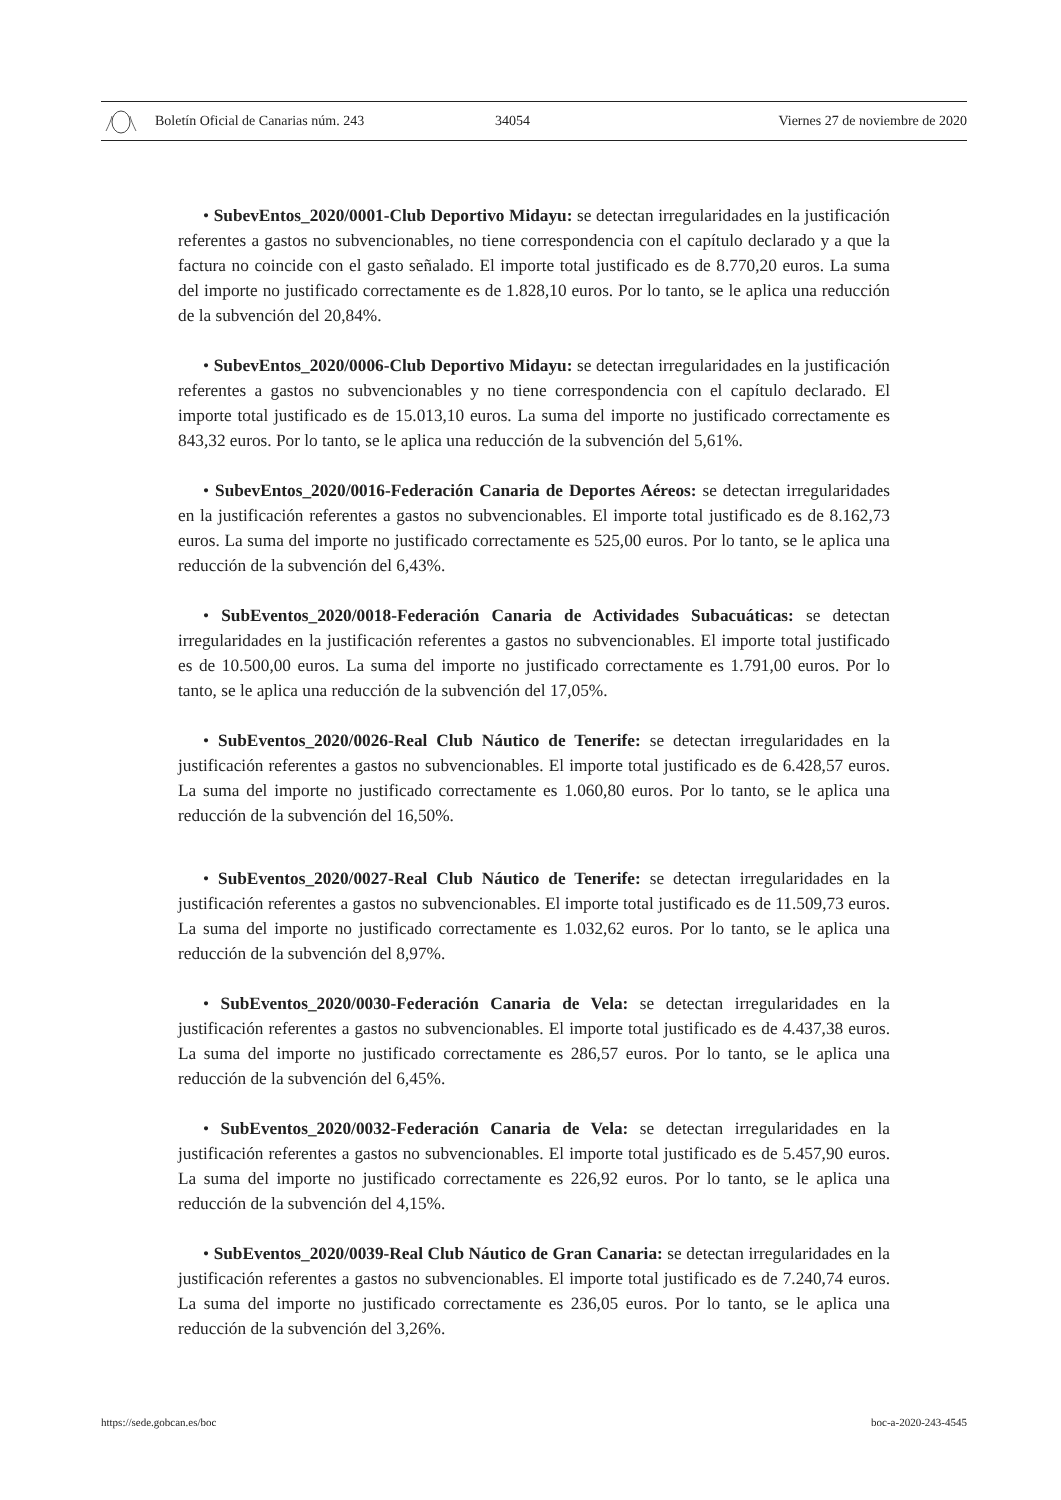Boletín Oficial de Canarias núm. 243 34054 Viernes 27 de noviembre de 2020
• SubevEntos_2020/0001-Club Deportivo Midayu: se detectan irregularidades en la justificación referentes a gastos no subvencionables, no tiene correspondencia con el capítulo declarado y a que la factura no coincide con el gasto señalado. El importe total justificado es de 8.770,20 euros. La suma del importe no justificado correctamente es de 1.828,10 euros. Por lo tanto, se le aplica una reducción de la subvención del 20,84%.
• SubevEntos_2020/0006-Club Deportivo Midayu: se detectan irregularidades en la justificación referentes a gastos no subvencionables y no tiene correspondencia con el capítulo declarado. El importe total justificado es de 15.013,10 euros. La suma del importe no justificado correctamente es 843,32 euros. Por lo tanto, se le aplica una reducción de la subvención del 5,61%.
• SubevEntos_2020/0016-Federación Canaria de Deportes Aéreos: se detectan irregularidades en la justificación referentes a gastos no subvencionables. El importe total justificado es de 8.162,73 euros. La suma del importe no justificado correctamente es 525,00 euros. Por lo tanto, se le aplica una reducción de la subvención del 6,43%.
• SubEventos_2020/0018-Federación Canaria de Actividades Subacuáticas: se detectan irregularidades en la justificación referentes a gastos no subvencionables. El importe total justificado es de 10.500,00 euros. La suma del importe no justificado correctamente es 1.791,00 euros. Por lo tanto, se le aplica una reducción de la subvención del 17,05%.
• SubEventos_2020/0026-Real Club Náutico de Tenerife: se detectan irregularidades en la justificación referentes a gastos no subvencionables. El importe total justificado es de 6.428,57 euros. La suma del importe no justificado correctamente es 1.060,80 euros. Por lo tanto, se le aplica una reducción de la subvención del 16,50%.
• SubEventos_2020/0027-Real Club Náutico de Tenerife: se detectan irregularidades en la justificación referentes a gastos no subvencionables. El importe total justificado es de 11.509,73 euros. La suma del importe no justificado correctamente es 1.032,62 euros. Por lo tanto, se le aplica una reducción de la subvención del 8,97%.
• SubEventos_2020/0030-Federación Canaria de Vela: se detectan irregularidades en la justificación referentes a gastos no subvencionables. El importe total justificado es de 4.437,38 euros. La suma del importe no justificado correctamente es 286,57 euros. Por lo tanto, se le aplica una reducción de la subvención del 6,45%.
• SubEventos_2020/0032-Federación Canaria de Vela: se detectan irregularidades en la justificación referentes a gastos no subvencionables. El importe total justificado es de 5.457,90 euros. La suma del importe no justificado correctamente es 226,92 euros. Por lo tanto, se le aplica una reducción de la subvención del 4,15%.
• SubEventos_2020/0039-Real Club Náutico de Gran Canaria: se detectan irregularidades en la justificación referentes a gastos no subvencionables. El importe total justificado es de 7.240,74 euros. La suma del importe no justificado correctamente es 236,05 euros. Por lo tanto, se le aplica una reducción de la subvención del 3,26%.
https://sede.gobcan.es/boc boc-a-2020-243-4545